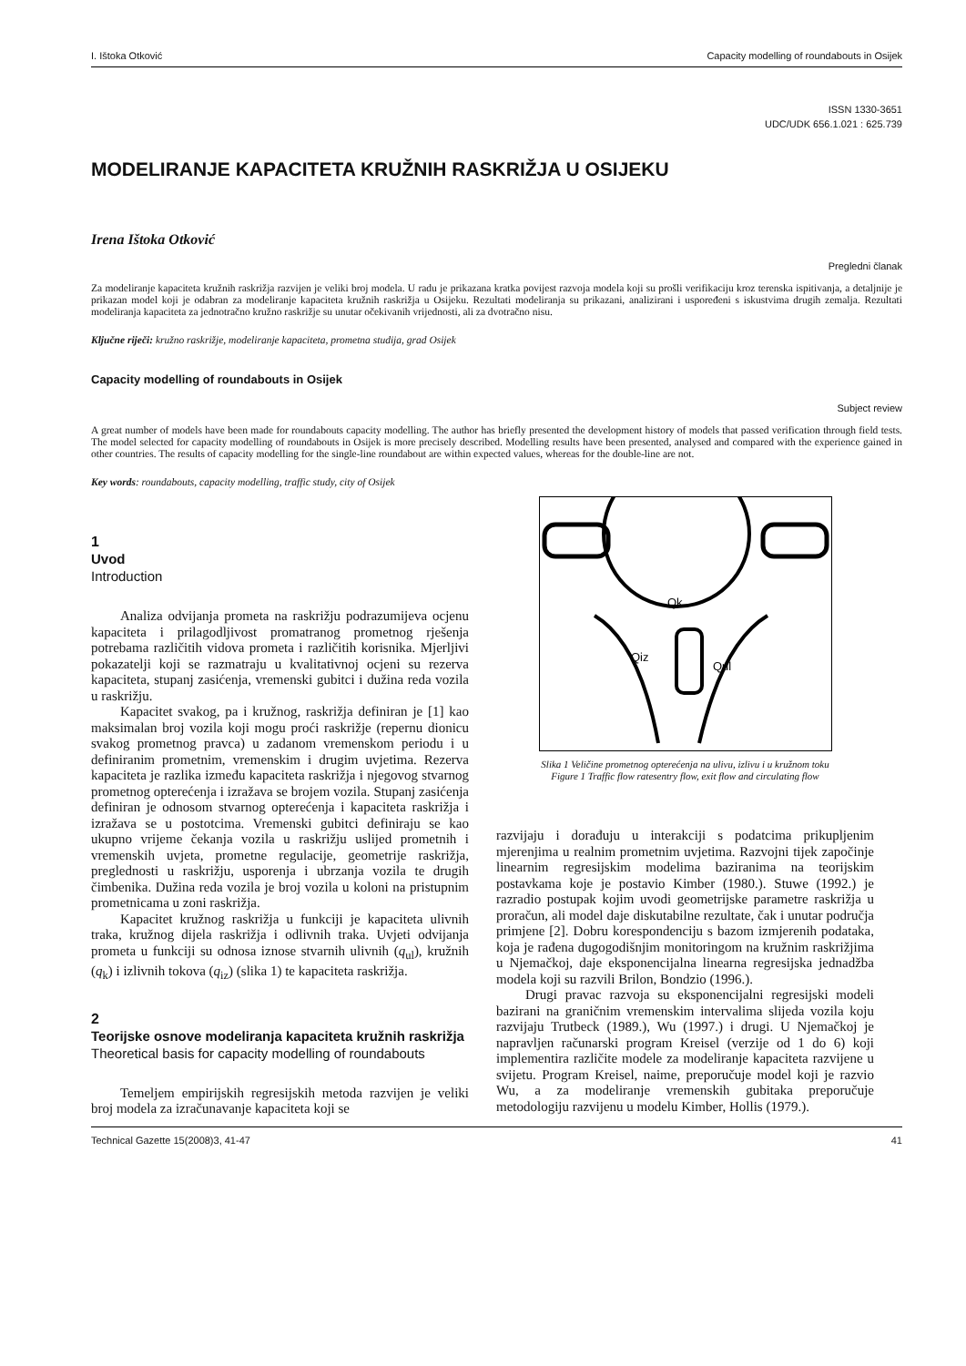I. Ištoka Otković Capacity modelling of roundabouts in Osijek
ISSN 1330-3651
UDC/UDK 656.1.021 : 625.739
MODELIRANJE KAPACITETA KRUŽNIH RASKRIŽJA U OSIJEKU
Irena Ištoka Otković
Pregledni članak
Za modeliranje kapaciteta kružnih raskrižja razvijen je veliki broj modela. U radu je prikazana kratka povijest razvoja modela koji su prošli verifikaciju kroz terenska ispitivanja, a detaljnije je prikazan model koji je odabran za modeliranje kapaciteta kružnih raskrižja u Osijeku. Rezultati modeliranja su prikazani, analizirani i uspoređeni s iskustvima drugih zemalja. Rezultati modeliranja kapaciteta za jednotračno kružno raskrižje su unutar očekivanih vrijednosti, ali za dvotračno nisu.
Ključne riječi: kružno raskrižje, modeliranje kapaciteta, prometna studija, grad Osijek
Capacity modelling of roundabouts in Osijek
Subject review
A great number of models have been made for roundabouts capacity modelling. The author has briefly presented the development history of models that passed verification through field tests. The model selected for capacity modelling of roundabouts in Osijek is more precisely described. Modelling results have been presented, analysed and compared with the experience gained in other countries. The results of capacity modelling for the single-line roundabout are within expected values, whereas for the double-line are not.
Key words: roundabouts, capacity modelling, traffic study, city of Osijek
1
Uvod
Introduction
Analiza odvijanja prometa na raskrižju podrazumijeva ocjenu kapaciteta i prilagodljivost promatranog prometnog rješenja potrebama različitih vidova prometa i različitih korisnika. Mjerljivi pokazatelji koji se razmatraju u kvalitativnoj ocjeni su rezerva kapaciteta, stupanj zasićenja, vremenski gubitci i dužina reda vozila u raskrižju.
Kapacitet svakog, pa i kružnog, raskrižja definiran je [1] kao maksimalan broj vozila koji mogu proći raskrižje (repernu dionicu svakog prometnog pravca) u zadanom vremenskom periodu i u definiranim prometnim, vremenskim i drugim uvjetima. Rezerva kapaciteta je razlika između kapaciteta raskrižja i njegovog stvarnog prometnog opterećenja i izražava se brojem vozila. Stupanj zasićenja definiran je odnosom stvarnog opterećenja i kapaciteta raskrižja i izražava se u postotcima. Vremenski gubitci definiraju se kao ukupno vrijeme čekanja vozila u raskrižju uslijed prometnih i vremenskih uvjeta, prometne regulacije, geometrije raskrižja, preglednosti u raskrižju, usporenja i ubrzanja vozila te drugih čimbenika. Dužina reda vozila je broj vozila u koloni na pristupnim prometnicama u zoni raskrižja.
Kapacitet kružnog raskrižja u funkciji je kapaciteta ulivnih traka, kružnog dijela raskrižja i odlivnih traka. Uvjeti odvijanja prometa u funkciji su odnosa iznose stvarnih ulivnih (q<sub>ul</sub>), kružnih (q<sub>k</sub>) i izlivnih tokova (q<sub>iz</sub>) (slika 1) te kapaciteta raskrižja.
2
Teorijske osnove modeliranja kapaciteta kružnih raskrižja
Theoretical basis for capacity modelling of roundabouts
Temeljem empirijskih regresijskih metoda razvijen je veliki broj modela za izračunavanje kapaciteta koji se
Qk
Qiz
Qul
Slika 1 Veličine prometnog opterećenja na ulivu, izlivu i u kružnom toku
Figure 1 Traffic flow ratesentry flow, exit flow and circulating flow
razvijaju i dorađuju u interakciji s podatcima prikupljenim mjerenjima u realnim prometnim uvjetima. Razvojni tijek započinje linearnim regresijskim modelima baziranima na teorijskim postavkama koje je postavio Kimber (1980.). Stuwe (1992.) je razradio postupak kojim uvodi geometrijske parametre raskrižja u proračun, ali model daje diskutabilne rezultate, čak i unutar područja primjene [2]. Dobru korespondenciju s bazom izmjerenih podataka, koja je rađena dugogodišnjim monitoringom na kružnim raskrižjima u Njemačkoj, daje eksponencijalna linearna regresijska jednadžba modela koji su razvili Brilon, Bondzio (1996.).
Drugi pravac razvoja su eksponencijalni regresijski modeli bazirani na graničnim vremenskim intervalima slijeda vozila koju razvijaju Trutbeck (1989.), Wu (1997.) i drugi. U Njemačkoj je napravljen računarski program Kreisel (verzije od 1 do 6) koji implementira različite modele za modeliranje kapaciteta razvijene u svijetu. Program Kreisel, naime, preporučuje model koji je razvio Wu, a za modeliranje vremenskih gubitaka preporučuje metodologiju razvijenu u modelu Kimber, Hollis (1979.).
Technical Gazette 15(2008)3, 41-47 41